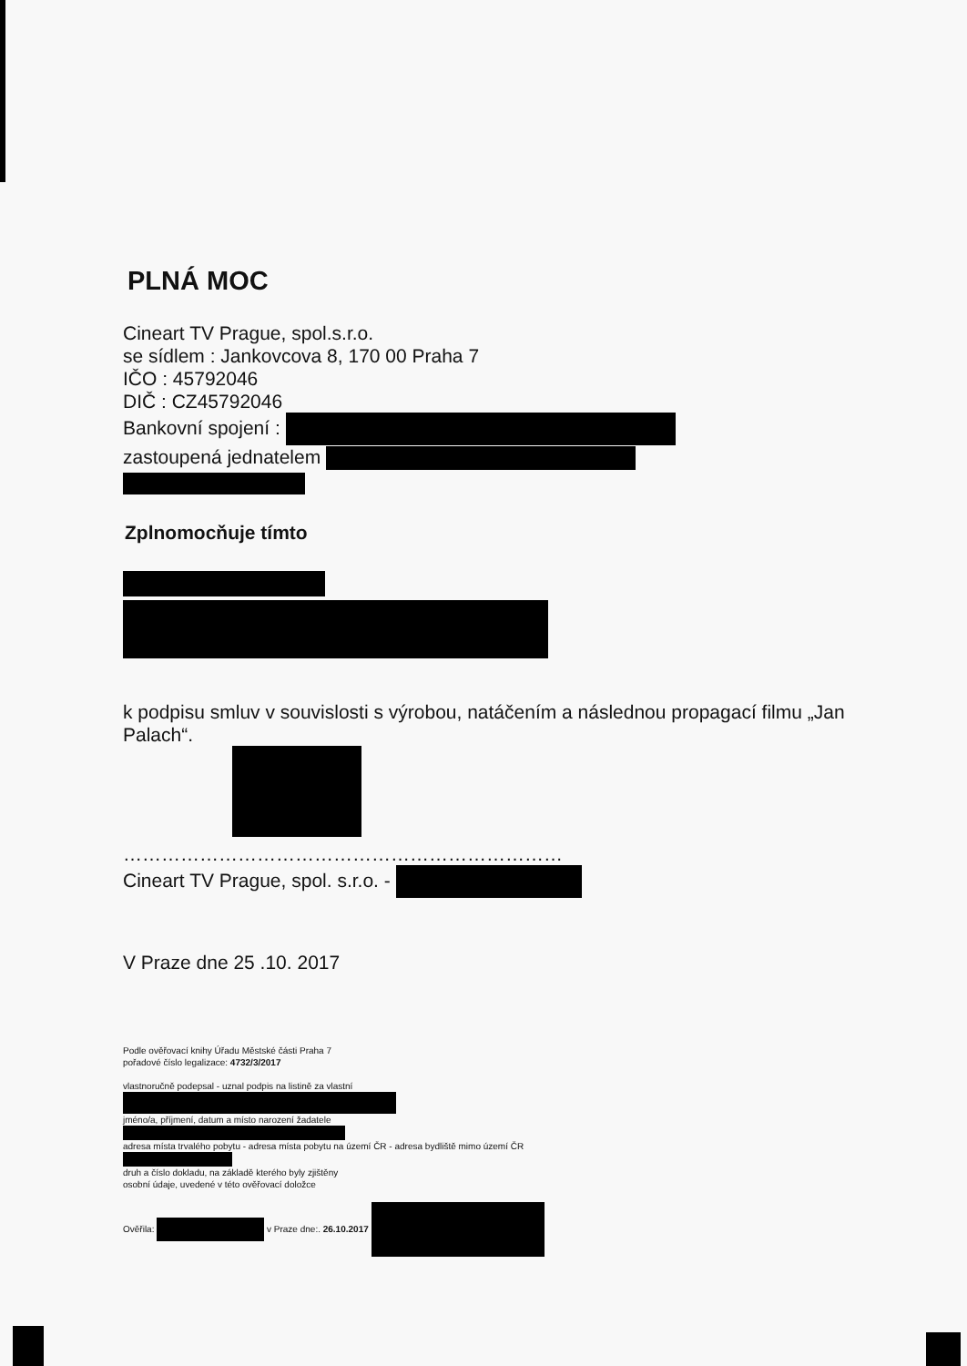PLNÁ MOC
Cineart TV Prague, spol.s.r.o.
se sídlem : Jankovcova 8, 170 00 Praha 7
IČO : 45792046
DIČ : CZ45792046
Bankovní spojení :
zastoupená jednatelem
Zplnomocňuje tímto
k podpisu smluv v souvislosti s výrobou, natáčením a následnou propagací filmu „Jan Palach“.
……………………………………………………………
Cineart TV Prague, spol. s.r.o. -
V Praze dne 25 .10. 2017
Podle ověřovací knihy Úřadu Městské části Praha 7
pořadové číslo legalizace: 4732/3/2017
vlastnoručně podepsal - uznal podpis na listině za vlastní
jméno/a, příjmení, datum a místo narození žadatele
adresa místa trvalého pobytu - adresa místa pobytu na území ČR - adresa bydliště mimo území ČR
druh a číslo dokladu, na základě kterého byly zjištěny
osobní údaje, uvedené v této ověřovací doložce
Ověřila: v Praze dne:. 26.10.2017